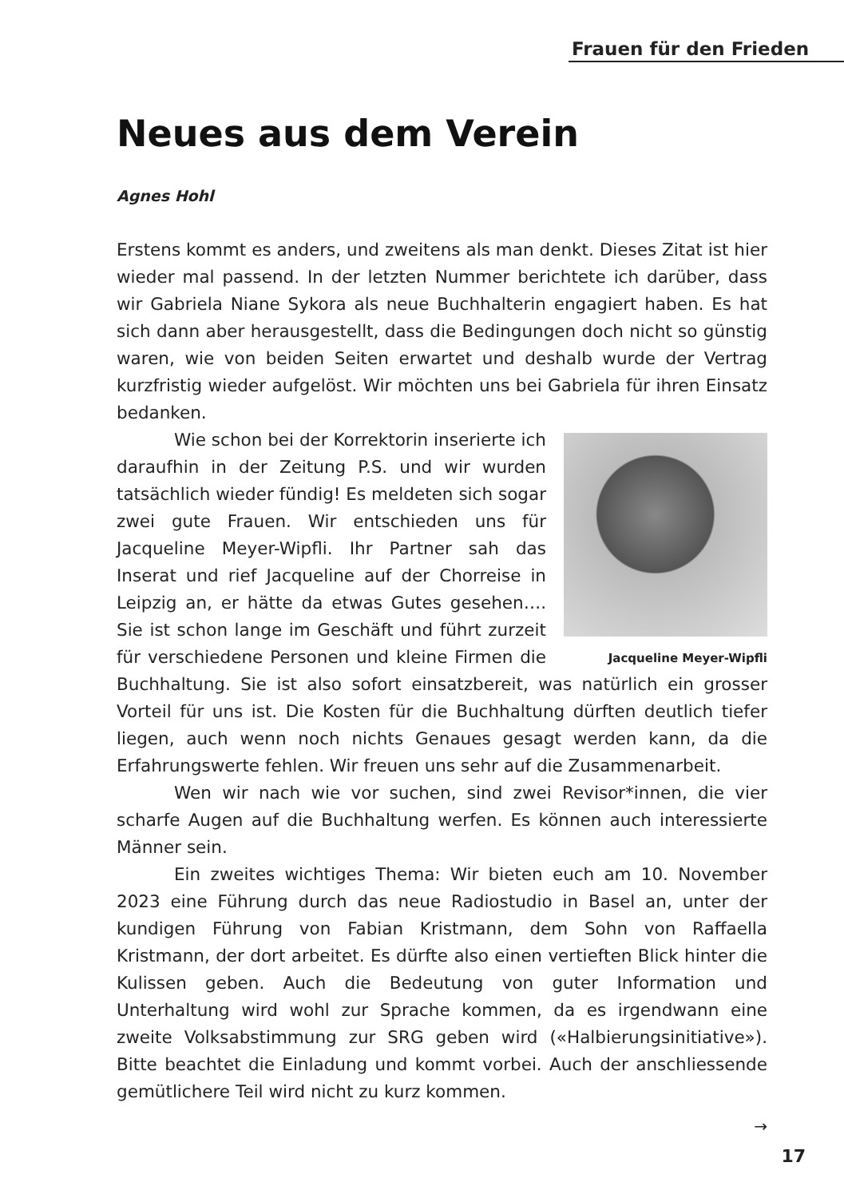Frauen für den Frieden
Neues aus dem Verein
Agnes Hohl
Erstens kommt es anders, und zweitens als man denkt. Dieses Zitat ist hier wieder mal passend. In der letzten Nummer berichtete ich darüber, dass wir Gabriela Niane Sykora als neue Buchhalterin engagiert haben. Es hat sich dann aber herausgestellt, dass die Bedingungen doch nicht so günstig waren, wie von beiden Seiten erwartet und deshalb wurde der Vertrag kurzfristig wieder aufgelöst. Wir möchten uns bei Gabriela für ihren Einsatz bedanken.
Jacqueline Meyer-Wipfli
Wie schon bei der Korrektorin inserierte ich daraufhin in der Zeitung P.S. und wir wurden tatsächlich wieder fündig! Es meldeten sich sogar zwei gute Frauen. Wir entschieden uns für Jacqueline Meyer-Wipfli. Ihr Partner sah das Inserat und rief Jacqueline auf der Chorreise in Leipzig an, er hätte da etwas Gutes gesehen…. Sie ist schon lange im Geschäft und führt zurzeit für verschiedene Personen und kleine Firmen die Buchhaltung. Sie ist also sofort einsatzbereit, was natürlich ein grosser Vorteil für uns ist. Die Kosten für die Buchhaltung dürften deutlich tiefer liegen, auch wenn noch nichts Genaues gesagt werden kann, da die Erfahrungswerte fehlen. Wir freuen uns sehr auf die Zusammenarbeit.
Wen wir nach wie vor suchen, sind zwei Revisor*innen, die vier scharfe Augen auf die Buchhaltung werfen. Es können auch interessierte Männer sein.
Ein zweites wichtiges Thema: Wir bieten euch am 10. November 2023 eine Führung durch das neue Radiostudio in Basel an, unter der kundigen Führung von Fabian Kristmann, dem Sohn von Raffaella Kristmann, der dort arbeitet. Es dürfte also einen vertieften Blick hinter die Kulissen geben. Auch die Bedeutung von guter Information und Unterhaltung wird wohl zur Sprache kommen, da es irgendwann eine zweite Volksabstimmung zur SRG geben wird («Halbierungsinitiative»). Bitte beachtet die Einladung und kommt vorbei. Auch der anschliessende gemütlichere Teil wird nicht zu kurz kommen.
→
17